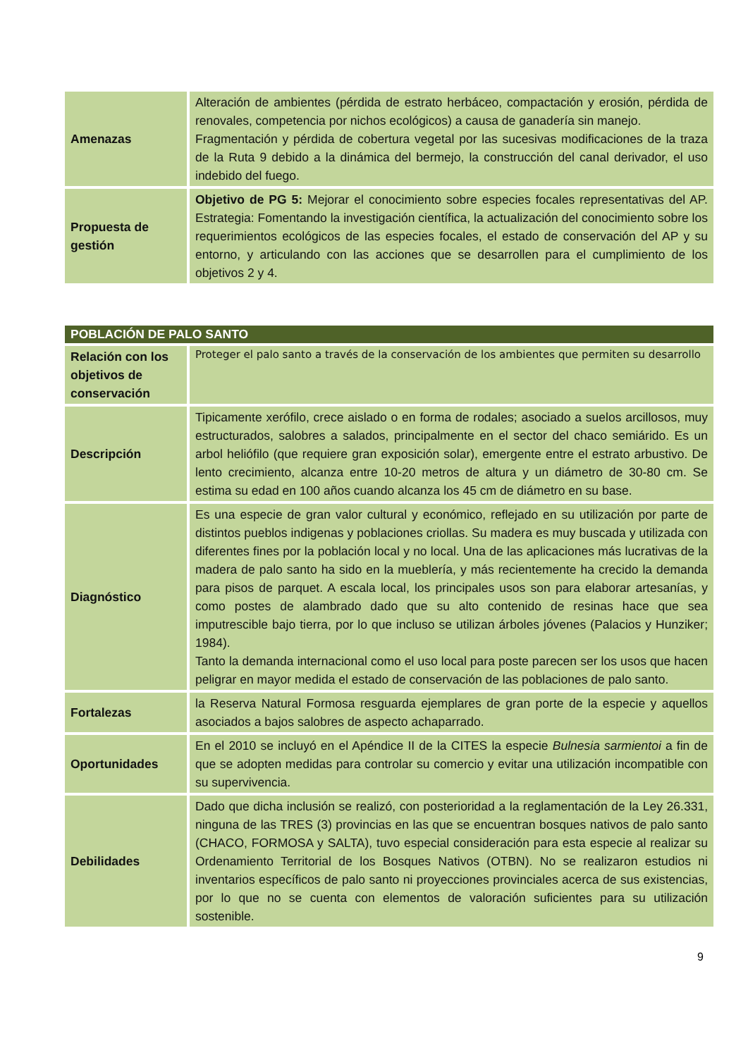| Amenazas | Alteración de ambientes (pérdida de estrato herbáceo, compactación y erosión, pérdida de renovales, competencia por nichos ecológicos) a causa de ganadería sin manejo. Fragmentación y pérdida de cobertura vegetal por las sucesivas modificaciones de la traza de la Ruta 9 debido a la dinámica del bermejo, la construcción del canal derivador, el uso indebido del fuego. |
| Propuesta de gestión | Objetivo de PG 5: Mejorar el conocimiento sobre especies focales representativas del AP. Estrategia: Fomentando la investigación científica, la actualización del conocimiento sobre los requerimientos ecológicos de las especies focales, el estado de conservación del AP y su entorno, y articulando con las acciones que se desarrollen para el cumplimiento de los objetivos 2 y 4. |
| POBLACIÓN DE PALO SANTO | |
| --- | --- |
| Relación con los objetivos de conservación | Proteger el palo santo a través de la conservación de los ambientes que permiten su desarrollo |
| Descripción | Tipicamente xerófilo, crece aislado o en forma de rodales; asociado a suelos arcillosos, muy estructurados, salobres a salados, principalmente en el sector del chaco semiárido. Es un arbol heliófilo (que requiere gran exposición solar), emergente entre el estrato arbustivo. De lento crecimiento, alcanza entre 10-20 metros de altura y un diámetro de 30-80 cm. Se estima su edad en 100 años cuando alcanza los 45 cm de diámetro en su base. |
| Diagnóstico | Es una especie de gran valor cultural y económico, reflejado en su utilización por parte de distintos pueblos indigenas y poblaciones criollas. Su madera es muy buscada y utilizada con diferentes fines por la población local y no local. Una de las aplicaciones más lucrativas de la madera de palo santo ha sido en la mueblería, y más recientemente ha crecido la demanda para pisos de parquet. A escala local, los principales usos son para elaborar artesanías, y como postes de alambrado dado que su alto contenido de resinas hace que sea imputrescible bajo tierra, por lo que incluso se utilizan árboles jóvenes (Palacios y Hunziker; 1984). Tanto la demanda internacional como el uso local para poste parecen ser los usos que hacen peligrar en mayor medida el estado de conservación de las poblaciones de palo santo. |
| Fortalezas | la Reserva Natural Formosa resguarda ejemplares de gran porte de la especie y aquellos asociados a bajos salobres de aspecto achaparrado. |
| Oportunidades | En el 2010 se incluyó en el Apéndice II de la CITES la especie Bulnesia sarmientoi a fin de que se adopten medidas para controlar su comercio y evitar una utilización incompatible con su supervivencia. |
| Debilidades | Dado que dicha inclusión se realizó, con posterioridad a la reglamentación de la Ley 26.331, ninguna de las TRES (3) provincias en las que se encuentran bosques nativos de palo santo (CHACO, FORMOSA y SALTA), tuvo especial consideración para esta especie al realizar su Ordenamiento Territorial de los Bosques Nativos (OTBN). No se realizaron estudios ni inventarios específicos de palo santo ni proyecciones provinciales acerca de sus existencias, por lo que no se cuenta con elementos de valoración suficientes para su utilización sostenible. |
9